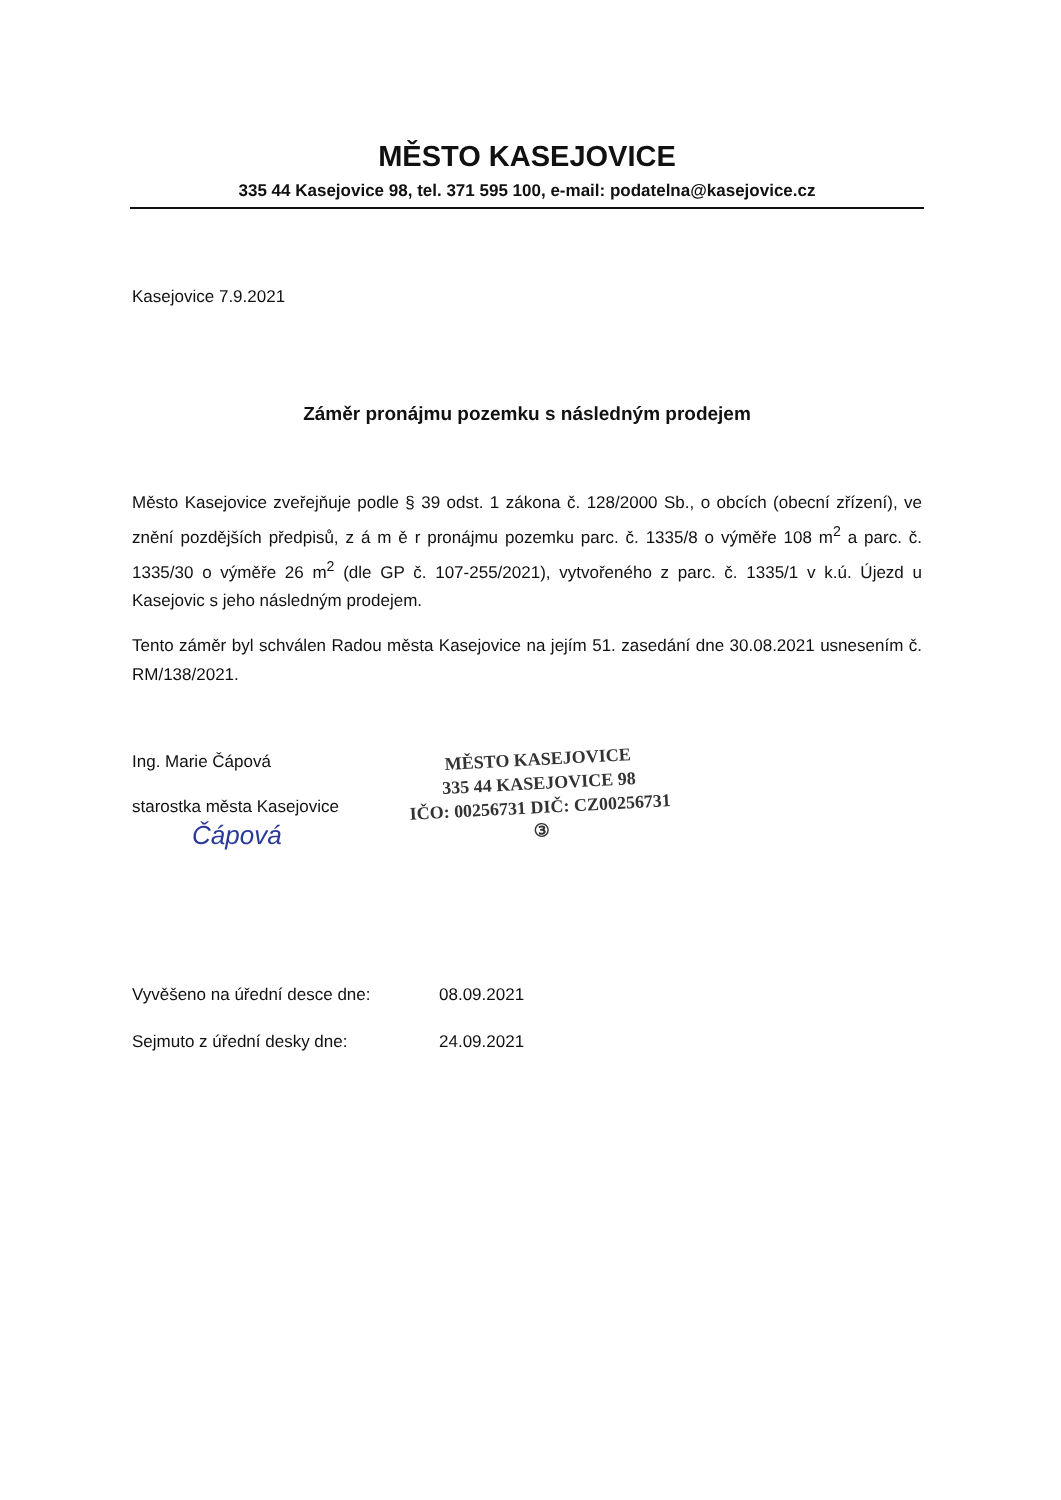MĚSTO KASEJOVICE
335 44 Kasejovice 98, tel. 371 595 100, e-mail: podatelna@kasejovice.cz
Kasejovice 7.9.2021
Záměr pronájmu pozemku s následným prodejem
Město Kasejovice zveřejňuje podle § 39 odst. 1 zákona č. 128/2000 Sb., o obcích (obecní zřízení), ve znění pozdějších předpisů, z á m ě r pronájmu pozemku parc. č. 1335/8 o výměře 108 m<sup>2</sup> a parc. č. 1335/30 o výměře 26 m<sup>2</sup> (dle GP č. 107-255/2021), vytvořeného z parc. č. 1335/1 v k.ú. Újezd u Kasejovic s jeho následným prodejem.
Tento záměr byl schválen Radou města Kasejovice na jejím 51. zasedání dne 30.08.2021 usnesením č. RM/138/2021.
Ing. Marie Čápová
starostka města Kasejovice
Čápová
MĚSTO KASEJOVICE
335 44 KASEJOVICE 98
IČO: 00256731 DIČ: CZ00256731
③
Vyvěšeno na úřední desce dne: 08.09.2021
Sejmuto z úřední desky dne: 24.09.2021